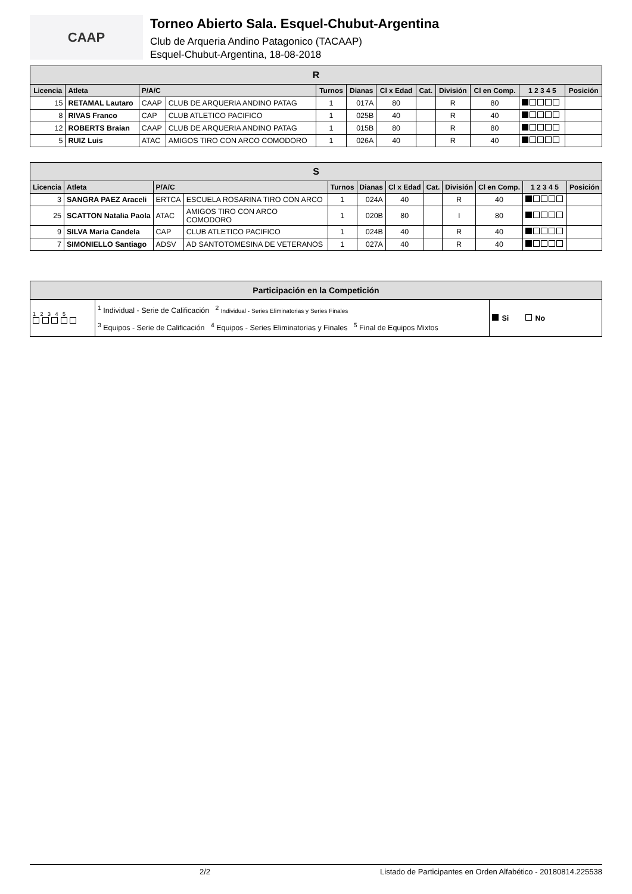CAAP
Torneo Abierto Sala. Esquel-Chubut-Argentina
Club de Arqueria Andino Patagonico (TACAAP)
Esquel-Chubut-Argentina, 18-08-2018
| R | | | | | | | | | | | |
| Licencia | Atleta | P/A/C | | Turnos | Dianas | Cl x Edad | Cat. | División | Cl en Comp. | 1 2 3 4 5 | Posición |
| 15 | RETAMAL Lautaro | CAAP | CLUB DE ARQUERIA ANDINO PATAG | 1 | 017A | 80 | | R | 80 | | |
| 8 | RIVAS Franco | CAP | CLUB ATLETICO PACIFICO | 1 | 025B | 40 | | R | 40 | | |
| 12 | ROBERTS Braian | CAAP | CLUB DE ARQUERIA ANDINO PATAG | 1 | 015B | 80 | | R | 80 | | |
| 5 | RUIZ Luis | ATAC | AMIGOS TIRO CON ARCO COMODORO | 1 | 026A | 40 | | R | 40 | | |
| S | | | | | | | | | | | |
| Licencia | Atleta | P/A/C | | Turnos | Dianas | Cl x Edad | Cat. | División | Cl en Comp. | 1 2 3 4 5 | Posición |
| 3 | SANGRA PAEZ Araceli | ERTCA | ESCUELA ROSARINA TIRO CON ARCO | 1 | 024A | 40 | | R | 40 | | |
| 25 | SCATTON Natalia Paola | ATAC | AMIGOS TIRO CON ARCO COMODORO | 1 | 020B | 80 | | I | 80 | | |
| 9 | SILVA Maria Candela | CAP | CLUB ATLETICO PACIFICO | 1 | 024B | 40 | | R | 40 | | |
| 7 | SIMONIELLO Santiago | ADSV | AD SANTOTOMESINA DE VETERANOS | 1 | 027A | 40 | | R | 40 | | |
| Participación en la Competición | | |
| 1 2 3 4 5 | <sup>1</sup> Individual - Serie de Calificación <sup>2</sup> Individual - Series Eliminatorias y Series Finales <sup>3</sup> Equipos - Serie de Calificación <sup>4</sup> Equipos - Series Eliminatorias y Finales <sup>5</sup> Final de Equipos Mixtos | Si No |
2/2 Listado de Participantes en Orden Alfabético - 20180814.225538